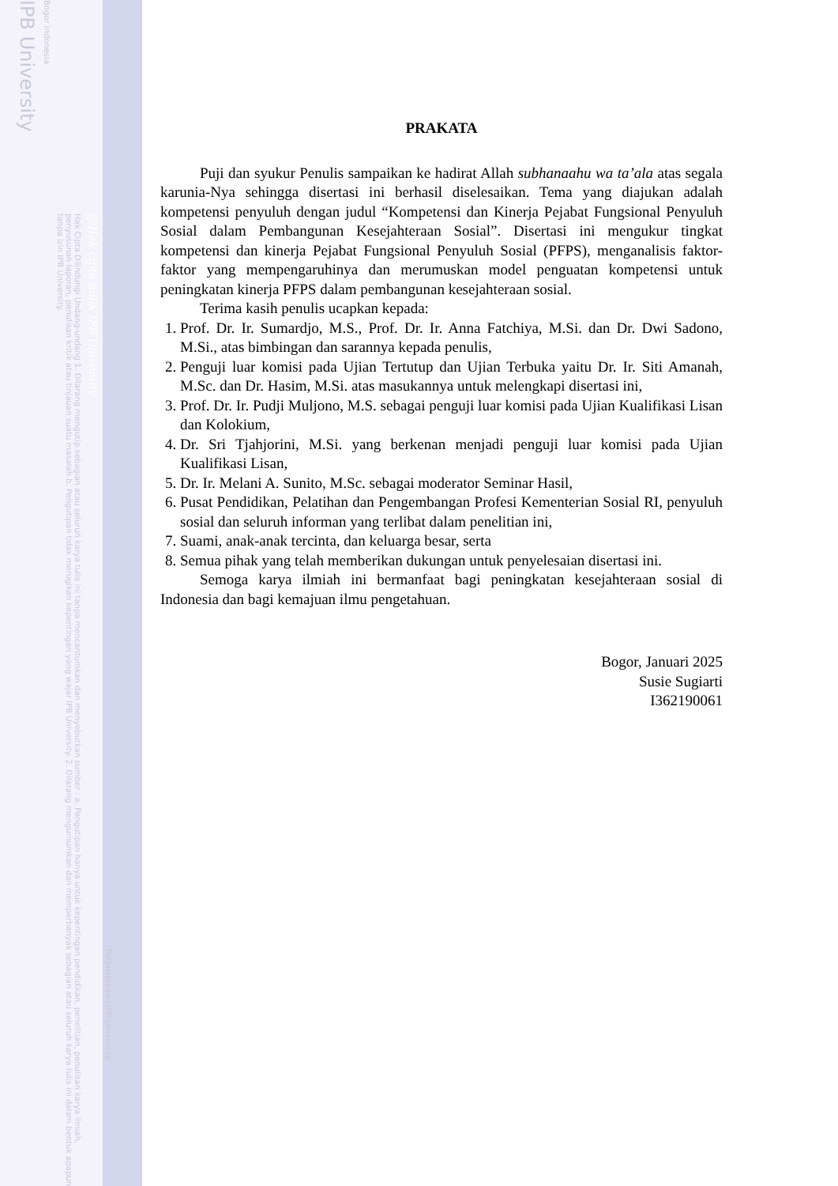IPB University
Bogor Indonesia
Hak Cipta Dilindungi Undang-undang 1. Dilarang mengutip sebagian atau seluruh karya tulis ini tanpa mencantumkan dan menyebutkan sumber : a. Pengutipan hanya untuk kepentingan pendidikan, penelitian, penulisan karya ilmiah, penyusunan laporan, penulisan kritik atau tinjauan suatu masalah b. Pengutipan tidak merugikan kepentingan yang wajar IPB University. 2. Dilarang mengumumkan dan memperbanyak sebagian atau seluruh karya tulis ini dalam bentuk apapun tanpa izin IPB University.
@Hak cipta milik IPB University
Perpustakaan IPB University
PRAKATA
Puji dan syukur Penulis sampaikan ke hadirat Allah subhanaahu wa ta’ala atas segala karunia-Nya sehingga disertasi ini berhasil diselesaikan. Tema yang diajukan adalah kompetensi penyuluh dengan judul “Kompetensi dan Kinerja Pejabat Fungsional Penyuluh Sosial dalam Pembangunan Kesejahteraan Sosial”. Disertasi ini mengukur tingkat kompetensi dan kinerja Pejabat Fungsional Penyuluh Sosial (PFPS), menganalisis faktor-faktor yang mempengaruhinya dan merumuskan model penguatan kompetensi untuk peningkatan kinerja PFPS dalam pembangunan kesejahteraan sosial.
Terima kasih penulis ucapkan kepada:
1. Prof. Dr. Ir. Sumardjo, M.S., Prof. Dr. Ir. Anna Fatchiya, M.Si. dan Dr. Dwi Sadono, M.Si., atas bimbingan dan sarannya kepada penulis,
2. Penguji luar komisi pada Ujian Tertutup dan Ujian Terbuka yaitu Dr. Ir. Siti Amanah, M.Sc. dan Dr. Hasim, M.Si. atas masukannya untuk melengkapi disertasi ini,
3. Prof. Dr. Ir. Pudji Muljono, M.S. sebagai penguji luar komisi pada Ujian Kualifikasi Lisan dan Kolokium,
4. Dr. Sri Tjahjorini, M.Si. yang berkenan menjadi penguji luar komisi pada Ujian Kualifikasi Lisan,
5. Dr. Ir. Melani A. Sunito, M.Sc. sebagai moderator Seminar Hasil,
6. Pusat Pendidikan, Pelatihan dan Pengembangan Profesi Kementerian Sosial RI, penyuluh sosial dan seluruh informan yang terlibat dalam penelitian ini,
7. Suami, anak-anak tercinta, dan keluarga besar, serta
8. Semua pihak yang telah memberikan dukungan untuk penyelesaian disertasi ini.
Semoga karya ilmiah ini bermanfaat bagi peningkatan kesejahteraan sosial di Indonesia dan bagi kemajuan ilmu pengetahuan.
Bogor, Januari 2025
Susie Sugiarti
I362190061